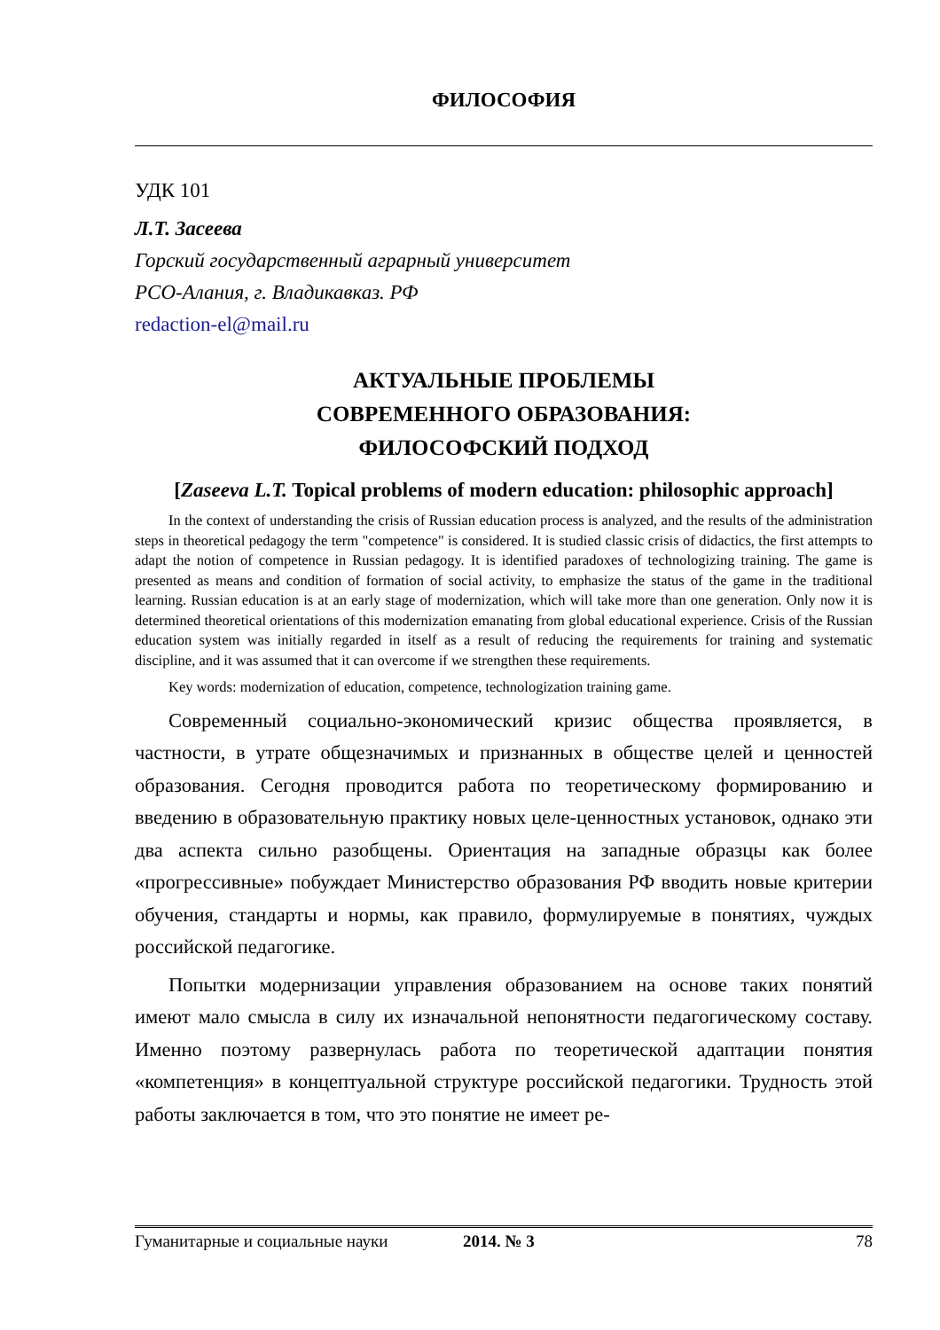ФИЛОСОФИЯ
УДК 101
Л.Т. Засеева
Горский государственный аграрный университет
РСО-Алания, г. Владикавказ. РФ
redaction-el@mail.ru
АКТУАЛЬНЫЕ ПРОБЛЕМЫ
СОВРЕМЕННОГО ОБРАЗОВАНИЯ:
ФИЛОСОФСКИЙ ПОДХОД
[Zaseeva L.T. Topical problems of modern education: philosophic approach]
In the context of understanding the crisis of Russian education process is analyzed, and the results of the administration steps in theoretical pedagogy the term "competence" is considered. It is studied classic crisis of didactics, the first attempts to adapt the notion of competence in Russian pedagogy. It is identified paradoxes of technologizing training. The game is presented as means and condition of formation of social activity, to emphasize the status of the game in the traditional learning. Russian education is at an early stage of modernization, which will take more than one generation. Only now it is determined theoretical orientations of this modernization emanating from global educational experience. Crisis of the Russian education system was initially regarded in itself as a result of reducing the requirements for training and systematic discipline, and it was assumed that it can overcome if we strengthen these requirements.
Key words: modernization of education, competence, technologization training game.
Современный социально-экономический кризис общества проявляется, в частности, в утрате общезначимых и признанных в обществе целей и ценностей образования. Сегодня проводится работа по теоретическому формированию и введению в образовательную практику новых целе-ценностных установок, однако эти два аспекта сильно разобщены. Ориентация на западные образцы как более «прогрессивные» побуждает Министерство образования РФ вводить новые критерии обучения, стандарты и нормы, как правило, формулируемые в понятиях, чуждых российской педагогике.
Попытки модернизации управления образованием на основе таких понятий имеют мало смысла в силу их изначальной непонятности педагогическому составу. Именно поэтому развернулась работа по теоретической адаптации понятия «компетенция» в концептуальной структуре российской педагогики. Трудность этой работы заключается в том, что это понятие не имеет ре-
Гуманитарные и социальные науки 2014. № 3 78